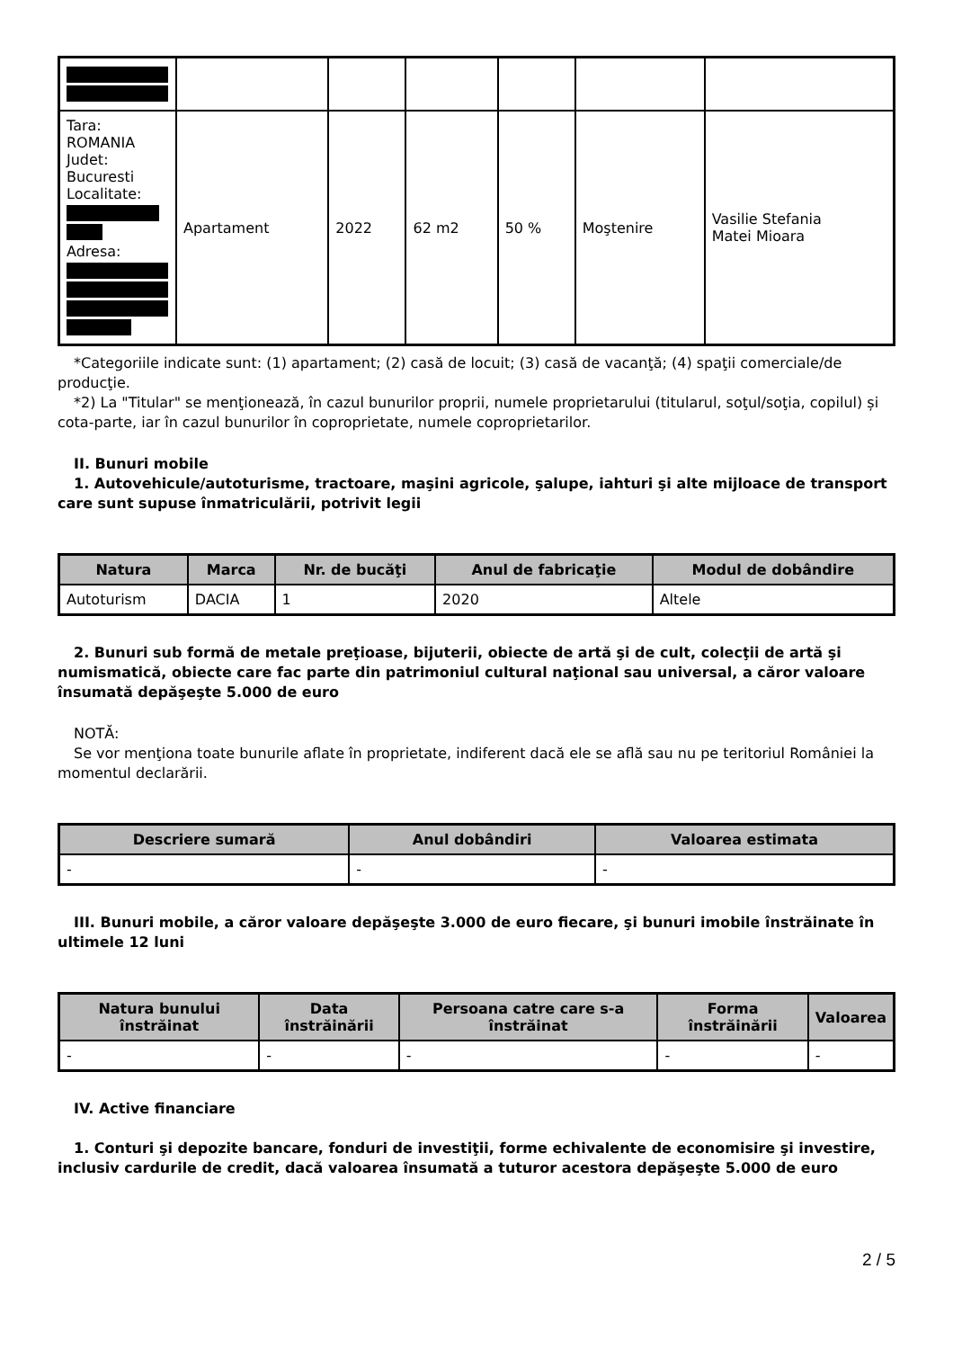| Tara: ROMANIA Judet: Bucuresti Localitate: Adresa: | Apartament | 2022 | 62 m2 | 50 % | Moştenire | Vasilie Stefania Matei Mioara |
*Categoriile indicate sunt: (1) apartament; (2) casă de locuit; (3) casă de vacanţă; (4) spaţii comerciale/de producţie.
*2) La "Titular" se menţionează, în cazul bunurilor proprii, numele proprietarului (titularul, soţul/soţia, copilul) și cota-parte, iar în cazul bunurilor în coproprietate, numele coproprietarilor.
II. Bunuri mobile
1. Autovehicule/autoturisme, tractoare, maşini agricole, şalupe, iahturi şi alte mijloace de transport care sunt supuse înmatriculării, potrivit legii
| Natura | Marca | Nr. de bucăţi | Anul de fabricaţie | Modul de dobândire |
| --- | --- | --- | --- | --- |
| Autoturism | DACIA | 1 | 2020 | Altele |
2. Bunuri sub formă de metale preţioase, bijuterii, obiecte de artă şi de cult, colecţii de artă şi numismatică, obiecte care fac parte din patrimoniul cultural naţional sau universal, a căror valoare însumată depăşeşte 5.000 de euro
NOTĂ:
Se vor menţiona toate bunurile aflate în proprietate, indiferent dacă ele se află sau nu pe teritoriul României la momentul declarării.
| Descriere sumară | Anul dobândiri | Valoarea estimata |
| --- | --- | --- |
| - | - | - |
III. Bunuri mobile, a căror valoare depăşeşte 3.000 de euro fiecare, şi bunuri imobile înstrăinate în ultimele 12 luni
| Natura bunului înstrăinat | Data înstrăinării | Persoana catre care s-a înstrăinat | Forma înstrăinării | Valoarea |
| --- | --- | --- | --- | --- |
| - | - | - | - | - |
IV. Active financiare
1. Conturi şi depozite bancare, fonduri de investiţii, forme echivalente de economisire şi investire, inclusiv cardurile de credit, dacă valoarea însumată a tuturor acestora depăşeşte 5.000 de euro
2 / 5